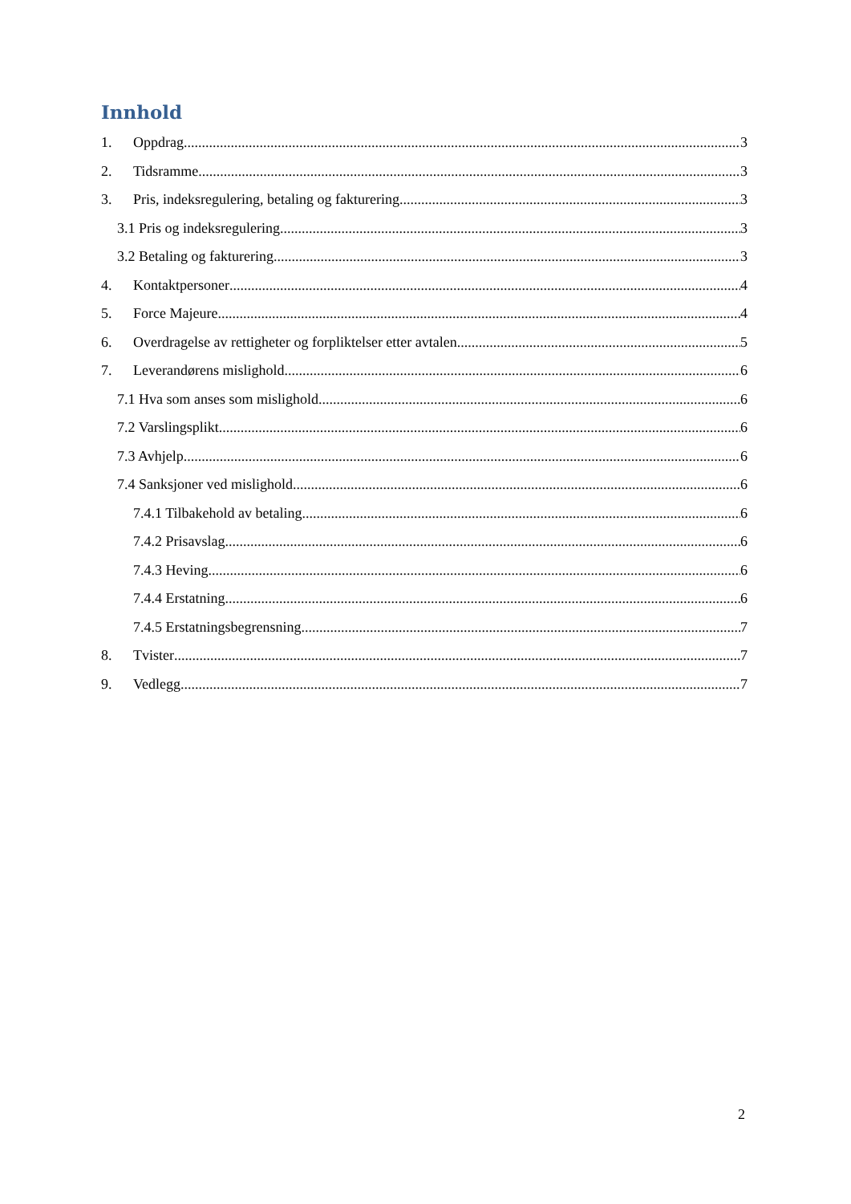Innhold
1. Oppdrag 3
2. Tidsramme 3
3. Pris, indeksregulering, betaling og fakturering 3
3.1 Pris og indeksregulering 3
3.2 Betaling og fakturering 3
4. Kontaktpersoner 4
5. Force Majeure 4
6. Overdragelse av rettigheter og forpliktelser etter avtalen 5
7. Leverandørens mislighold 6
7.1 Hva som anses som mislighold 6
7.2 Varslingsplikt 6
7.3 Avhjelp 6
7.4 Sanksjoner ved mislighold 6
7.4.1 Tilbakehold av betaling 6
7.4.2 Prisavslag 6
7.4.3 Heving 6
7.4.4 Erstatning 6
7.4.5 Erstatningsbegrensning 7
8. Tvister 7
9. Vedlegg 7
2